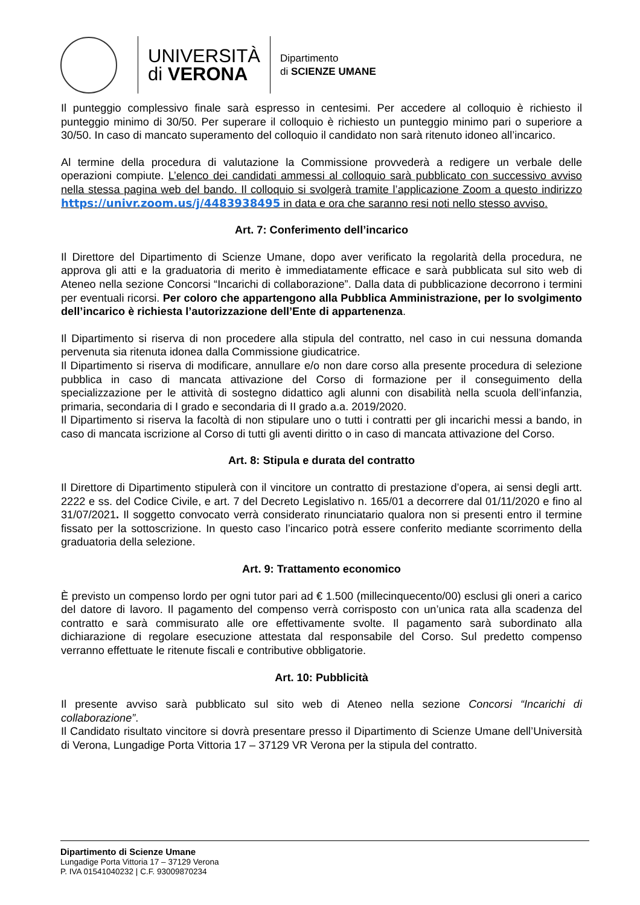UNIVERSITÀ
di VERONA
Dipartimento
di SCIENZE UMANE
Il punteggio complessivo finale sarà espresso in centesimi. Per accedere al colloquio è richiesto il punteggio minimo di 30/50. Per superare il colloquio è richiesto un punteggio minimo pari o superiore a 30/50. In caso di mancato superamento del colloquio il candidato non sarà ritenuto idoneo all’incarico.
Al termine della procedura di valutazione la Commissione provvederà a redigere un verbale delle operazioni compiute. L’elenco dei candidati ammessi al colloquio sarà pubblicato con successivo avviso nella stessa pagina web del bando. Il colloquio si svolgerà tramite l’applicazione Zoom a questo indirizzo https://univr.zoom.us/j/4483938495 in data e ora che saranno resi noti nello stesso avviso.
Art. 7: Conferimento dell’incarico
Il Direttore del Dipartimento di Scienze Umane, dopo aver verificato la regolarità della procedura, ne approva gli atti e la graduatoria di merito è immediatamente efficace e sarà pubblicata sul sito web di Ateneo nella sezione Concorsi “Incarichi di collaborazione”. Dalla data di pubblicazione decorrono i termini per eventuali ricorsi. Per coloro che appartengono alla Pubblica Amministrazione, per lo svolgimento dell’incarico è richiesta l’autorizzazione dell’Ente di appartenenza.
Il Dipartimento si riserva di non procedere alla stipula del contratto, nel caso in cui nessuna domanda pervenuta sia ritenuta idonea dalla Commissione giudicatrice.
Il Dipartimento si riserva di modificare, annullare e/o non dare corso alla presente procedura di selezione pubblica in caso di mancata attivazione del Corso di formazione per il conseguimento della specializzazione per le attività di sostegno didattico agli alunni con disabilità nella scuola dell’infanzia, primaria, secondaria di I grado e secondaria di II grado a.a. 2019/2020.
Il Dipartimento si riserva la facoltà di non stipulare uno o tutti i contratti per gli incarichi messi a bando, in caso di mancata iscrizione al Corso di tutti gli aventi diritto o in caso di mancata attivazione del Corso.
Art. 8: Stipula e durata del contratto
Il Direttore di Dipartimento stipulerà con il vincitore un contratto di prestazione d’opera, ai sensi degli artt. 2222 e ss. del Codice Civile, e art. 7 del Decreto Legislativo n. 165/01 a decorrere dal 01/11/2020 e fino al 31/07/2021. Il soggetto convocato verrà considerato rinunciatario qualora non si presenti entro il termine fissato per la sottoscrizione. In questo caso l’incarico potrà essere conferito mediante scorrimento della graduatoria della selezione.
Art. 9: Trattamento economico
È previsto un compenso lordo per ogni tutor pari ad € 1.500 (millecinquecento/00) esclusi gli oneri a carico del datore di lavoro. Il pagamento del compenso verrà corrisposto con un’unica rata alla scadenza del contratto e sarà commisurato alle ore effettivamente svolte. Il pagamento sarà subordinato alla dichiarazione di regolare esecuzione attestata dal responsabile del Corso. Sul predetto compenso verranno effettuate le ritenute fiscali e contributive obbligatorie.
Art. 10: Pubblicità
Il presente avviso sarà pubblicato sul sito web di Ateneo nella sezione Concorsi “Incarichi di collaborazione”.
Il Candidato risultato vincitore si dovrà presentare presso il Dipartimento di Scienze Umane dell’Università di Verona, Lungadige Porta Vittoria 17 – 37129 VR Verona per la stipula del contratto.
Dipartimento di Scienze Umane
Lungadige Porta Vittoria 17 – 37129 Verona
P. IVA 01541040232 | C.F. 93009870234